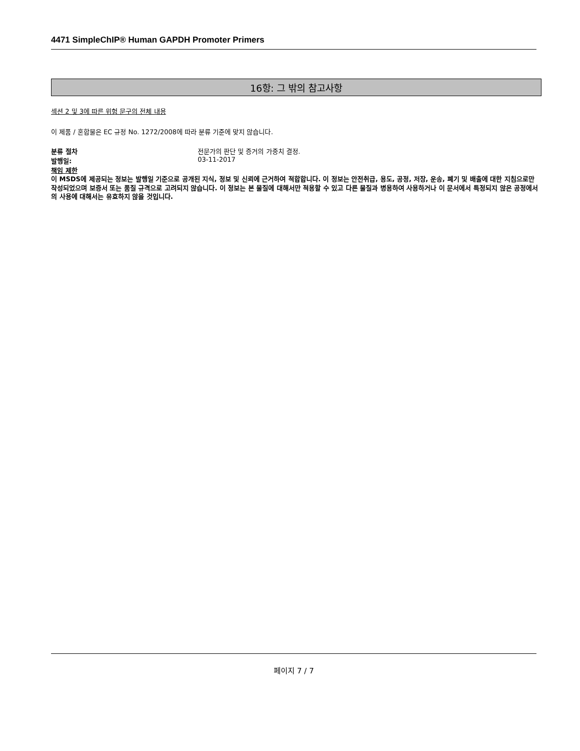4471 SimpleChIP® Human GAPDH Promoter Primers
16항: 그 밖의 참고사항
섹션 2 및 3에 따른 위험 문구의 전체 내용
이 제품 / 혼합물은 EC 규정 No. 1272/2008에 따라 분류 기준에 맞지 않습니다.
분류 절차 전문가의 판단 및 증거의 가중치 결정.
발행일: 03-11-2017
책임 제한
이 MSDS에 제공되는 정보는 발행일 기준으로 공개된 지식, 정보 및 신뢰에 근거하여 적합합니다. 이 정보는 안전취급, 용도, 공정, 저장, 운송, 폐기 및 배출에 대한 지침으로만 작성되었으며 보증서 또는 품질 규격으로 고려되지 않습니다. 이 정보는 본 물질에 대해서만 적용할 수 있고 다른 물질과 병용하여 사용하거나 이 문서에서 특정되지 않은 공정에서의 사용에 대해서는 유효하지 않을 것입니다.
페이지 7 / 7